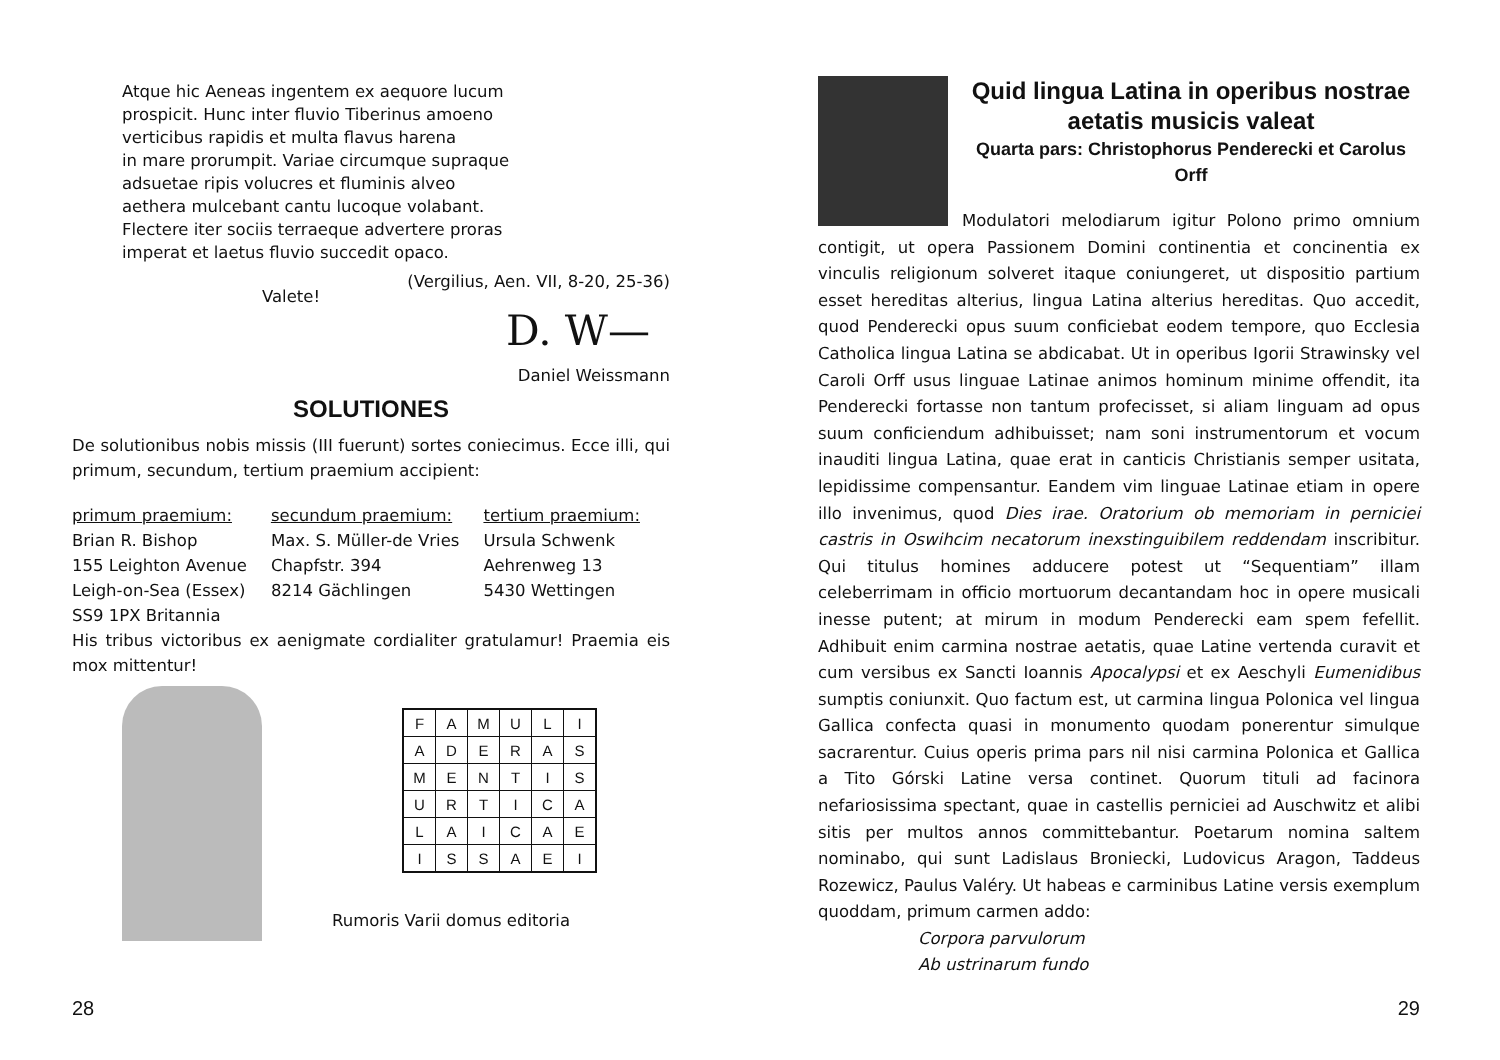Atque hic Aeneas ingentem ex aequore lucum
prospicit. Hunc inter fluvio Tiberinus amoeno
verticibus rapidis et multa flavus harena
in mare prorumpit. Variae circumque supraque
adsuetae ripis volucres et fluminis alveo
aethera mulcebant cantu lucoque volabant.
Flectere iter sociis terraeque advertere proras
imperat et laetus fluvio succedit opaco.
(Vergilius, Aen. VII, 8-20, 25-36)
Valete!
D. W—
Daniel Weissmann
SOLUTIONES
De solutionibus nobis missis (III fuerunt) sortes coniecimus. Ecce illi, qui primum, secundum, tertium praemium accipient:
primum praemium:
Brian R. Bishop
155 Leighton Avenue
Leigh-on-Sea (Essex)
SS9 1PX Britannia
secundum praemium:
Max. S. Müller-de Vries
Chapfstr. 394
8214 Gächlingen
tertium praemium:
Ursula Schwenk
Aehrenweg 13
5430 Wettingen
His tribus victoribus ex aenigmate cordialiter gratulamur! Praemia eis mox mittentur!
| F | A | M | U | L | I |
| A | D | E | R | A | S |
| M | E | N | T | I | S |
| U | R | T | I | C | A |
| L | A | I | C | A | E |
| I | S | S | A | E | I |
Rumoris Varii domus editoria
28
Quid lingua Latina in operibus nostrae aetatis musicis valeat
Quarta pars: Christophorus Penderecki et Carolus Orff
Modulatori melodiarum igitur Polono primo omnium contigit, ut opera Passionem Domini continentia et concinentia ex vinculis religionum solveret itaque coniungeret, ut dispositio partium esset hereditas alterius, lingua Latina alterius hereditas. Quo accedit, quod Penderecki opus suum conficiebat eodem tempore, quo Ecclesia Catholica lingua Latina se abdicabat. Ut in operibus Igorii Strawinsky vel Caroli Orff usus linguae Latinae animos hominum minime offendit, ita Penderecki fortasse non tantum profecisset, si aliam linguam ad opus suum conficiendum adhibuisset; nam soni instrumentorum et vocum inauditi lingua Latina, quae erat in canticis Christianis semper usitata, lepidissime compensantur. Eandem vim linguae Latinae etiam in opere illo invenimus, quod Dies irae. Oratorium ob memoriam in perniciei castris in Oswihcim necatorum inexstinguibilem reddendam inscribitur. Qui titulus homines adducere potest ut “Sequentiam” illam celeberrimam in officio mortuorum decantandam hoc in opere musicali inesse putent; at mirum in modum Penderecki eam spem fefellit. Adhibuit enim carmina nostrae aetatis, quae Latine vertenda curavit et cum versibus ex Sancti Ioannis Apocalypsi et ex Aeschyli Eumenidibus sumptis coniunxit. Quo factum est, ut carmina lingua Polonica vel lingua Gallica confecta quasi in monumento quodam ponerentur simulque sacrarentur. Cuius operis prima pars nil nisi carmina Polonica et Gallica a Tito Górski Latine versa continet. Quorum tituli ad facinora nefariosissima spectant, quae in castellis perniciei ad Auschwitz et alibi sitis per multos annos committebantur. Poetarum nomina saltem nominabo, qui sunt Ladislaus Broniecki, Ludovicus Aragon, Taddeus Rozewicz, Paulus Valéry. Ut habeas e carminibus Latine versis exemplum quoddam, primum carmen addo:
Corpora parvulorum
Ab ustrinarum fundo
29